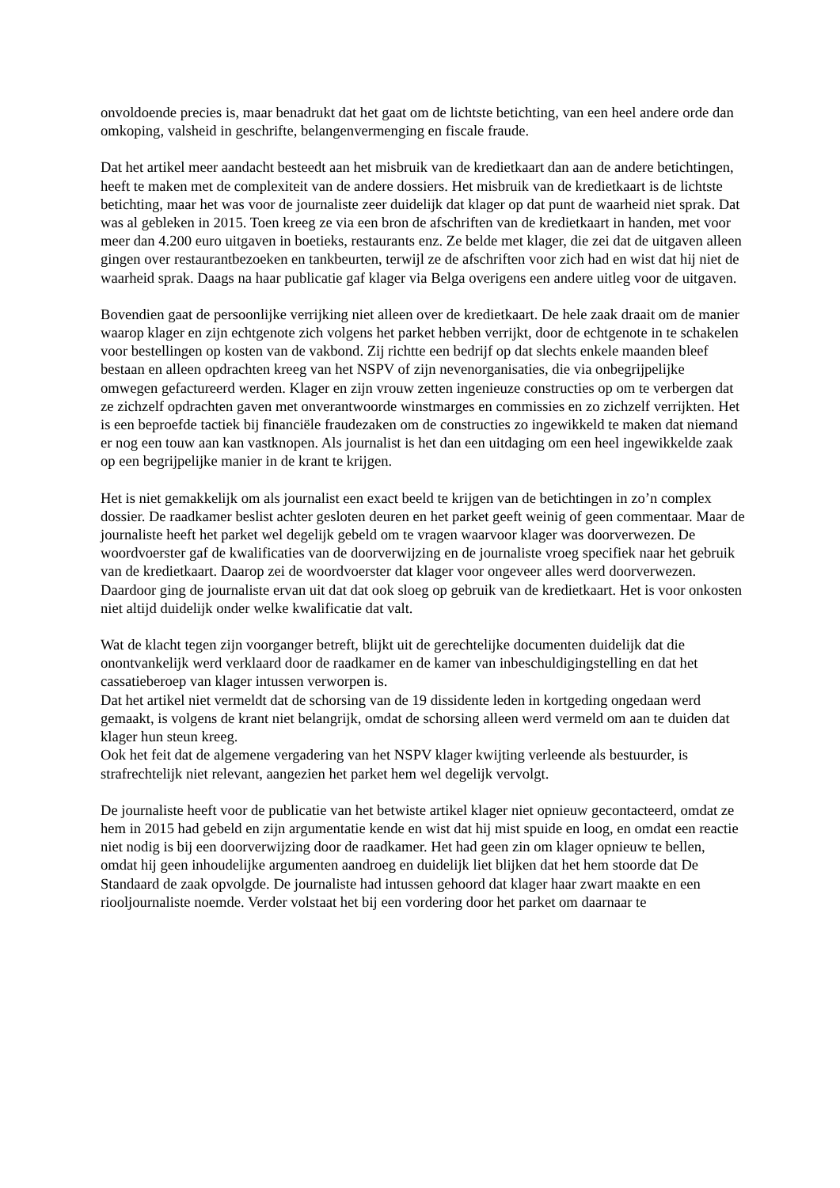onvoldoende precies is, maar benadrukt dat het gaat om de lichtste betichting, van een heel andere orde dan omkoping, valsheid in geschrifte, belangenvermenging en fiscale fraude.
Dat het artikel meer aandacht besteedt aan het misbruik van de kredietkaart dan aan de andere betichtingen, heeft te maken met de complexiteit van de andere dossiers. Het misbruik van de kredietkaart is de lichtste betichting, maar het was voor de journaliste zeer duidelijk dat klager op dat punt de waarheid niet sprak. Dat was al gebleken in 2015. Toen kreeg ze via een bron de afschriften van de kredietkaart in handen, met voor meer dan 4.200 euro uitgaven in boetieks, restaurants enz. Ze belde met klager, die zei dat de uitgaven alleen gingen over restaurantbezoeken en tankbeurten, terwijl ze de afschriften voor zich had en wist dat hij niet de waarheid sprak. Daags na haar publicatie gaf klager via Belga overigens een andere uitleg voor de uitgaven.
Bovendien gaat de persoonlijke verrijking niet alleen over de kredietkaart. De hele zaak draait om de manier waarop klager en zijn echtgenote zich volgens het parket hebben verrijkt, door de echtgenote in te schakelen voor bestellingen op kosten van de vakbond. Zij richtte een bedrijf op dat slechts enkele maanden bleef bestaan en alleen opdrachten kreeg van het NSPV of zijn nevenorganisaties, die via onbegrijpelijke omwegen gefactureerd werden. Klager en zijn vrouw zetten ingenieuze constructies op om te verbergen dat ze zichzelf opdrachten gaven met onverantwoorde winstmarges en commissies en zo zichzelf verrijkten. Het is een beproefde tactiek bij financiële fraudezaken om de constructies zo ingewikkeld te maken dat niemand er nog een touw aan kan vastknopen. Als journalist is het dan een uitdaging om een heel ingewikkelde zaak op een begrijpelijke manier in de krant te krijgen.
Het is niet gemakkelijk om als journalist een exact beeld te krijgen van de betichtingen in zo’n complex dossier. De raadkamer beslist achter gesloten deuren en het parket geeft weinig of geen commentaar. Maar de journaliste heeft het parket wel degelijk gebeld om te vragen waarvoor klager was doorverwezen. De woordvoerster gaf de kwalificaties van de doorverwijzing en de journaliste vroeg specifiek naar het gebruik van de kredietkaart. Daarop zei de woordvoerster dat klager voor ongeveer alles werd doorverwezen. Daardoor ging de journaliste ervan uit dat dat ook sloeg op gebruik van de kredietkaart. Het is voor onkosten niet altijd duidelijk onder welke kwalificatie dat valt.
Wat de klacht tegen zijn voorganger betreft, blijkt uit de gerechtelijke documenten duidelijk dat die onontvankelijk werd verklaard door de raadkamer en de kamer van inbeschuldigingstelling en dat het cassatieberoep van klager intussen verworpen is.
Dat het artikel niet vermeldt dat de schorsing van de 19 dissidente leden in kortgeding ongedaan werd gemaakt, is volgens de krant niet belangrijk, omdat de schorsing alleen werd vermeld om aan te duiden dat klager hun steun kreeg.
Ook het feit dat de algemene vergadering van het NSPV klager kwijting verleende als bestuurder, is strafrechtelijk niet relevant, aangezien het parket hem wel degelijk vervolgt.
De journaliste heeft voor de publicatie van het betwiste artikel klager niet opnieuw gecontacteerd, omdat ze hem in 2015 had gebeld en zijn argumentatie kende en wist dat hij mist spuide en loog, en omdat een reactie niet nodig is bij een doorverwijzing door de raadkamer. Het had geen zin om klager opnieuw te bellen, omdat hij geen inhoudelijke argumenten aandroeg en duidelijk liet blijken dat het hem stoorde dat De Standaard de zaak opvolgde. De journaliste had intussen gehoord dat klager haar zwart maakte en een riooljournaliste noemde. Verder volstaat het bij een vordering door het parket om daarnaar te